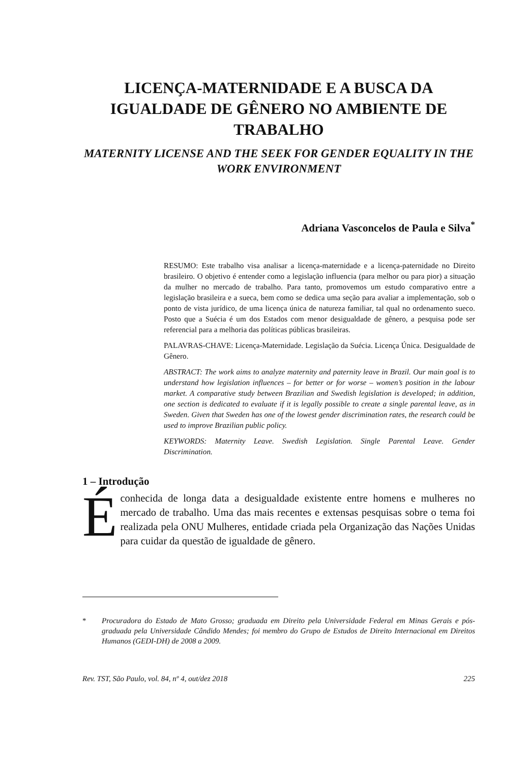LICENÇA-MATERNIDADE E A BUSCA DA IGUALDADE DE GÊNERO NO AMBIENTE DE TRABALHO
MATERNITY LICENSE AND THE SEEK FOR GENDER EQUALITY IN THE WORK ENVIRONMENT
Adriana Vasconcelos de Paula e Silva<sup>*</sup>
RESUMO: Este trabalho visa analisar a licença-maternidade e a licença-paternidade no Direito brasileiro. O objetivo é entender como a legislação influencia (para melhor ou para pior) a situação da mulher no mercado de trabalho. Para tanto, promovemos um estudo comparativo entre a legislação brasileira e a sueca, bem como se dedica uma seção para avaliar a implementação, sob o ponto de vista jurídico, de uma licença única de natureza familiar, tal qual no ordenamento sueco. Posto que a Suécia é um dos Estados com menor desigualdade de gênero, a pesquisa pode ser referencial para a melhoria das políticas públicas brasileiras.
PALAVRAS-CHAVE: Licença-Maternidade. Legislação da Suécia. Licença Única. Desigualdade de Gênero.
ABSTRACT: The work aims to analyze maternity and paternity leave in Brazil. Our main goal is to understand how legislation influences – for better or for worse – women’s position in the labour market. A comparative study between Brazilian and Swedish legislation is developed; in addition, one section is dedicated to evaluate if it is legally possible to create a single parental leave, as in Sweden. Given that Sweden has one of the lowest gender discrimination rates, the research could be used to improve Brazilian public policy.
KEYWORDS: Maternity Leave. Swedish Legislation. Single Parental Leave. Gender Discrimination.
1 – Introdução
É conhecida de longa data a desigualdade existente entre homens e mulheres no mercado de trabalho. Uma das mais recentes e extensas pesquisas sobre o tema foi realizada pela ONU Mulheres, entidade criada pela Organização das Nações Unidas para cuidar da questão de igualdade de gênero.
* Procuradora do Estado de Mato Grosso; graduada em Direito pela Universidade Federal em Minas Gerais e pós-graduada pela Universidade Cândido Mendes; foi membro do Grupo de Estudos de Direito Internacional em Direitos Humanos (GEDI-DH) de 2008 a 2009.
Rev. TST, São Paulo, vol. 84, nº 4, out/dez 2018 225